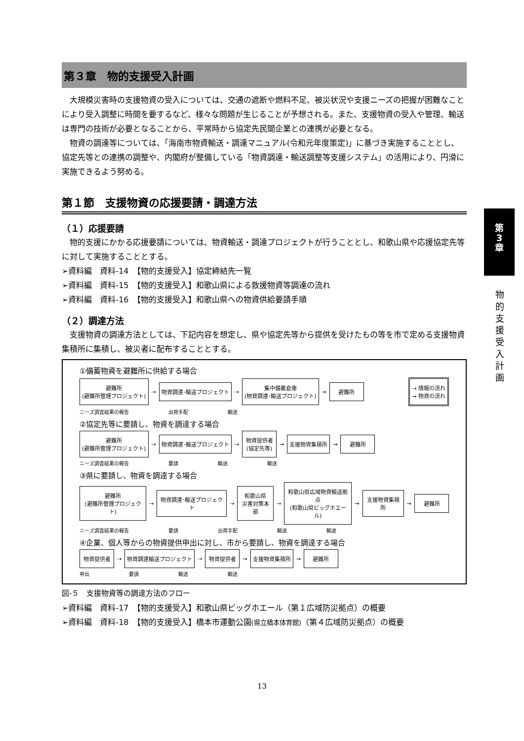第３章　物的支援受入計画
大規模災害時の支援物資の受入については、交通の遮断や燃料不足、被災状況や支援ニーズの把握が困難なことにより受入調整に時間を要するなど、様々な問題が生じることが予想される。また、支援物資の受入や管理、輸送は専門の技術が必要となることから、平常時から協定先民間企業との連携が必要となる。
物資の調達等については、「海南市物資輸送・調達マニュアル(令和元年度策定)」に基づき実施することとし、協定先等との連携の調整や、内閣府が整備している「物資調達・輸送調整等支援システム」の活用により、円滑に実施できるよう努める。
第１節　支援物資の応援要請・調達方法
（１）応援要請
物的支援にかかる応援要請については、物資輸送・調達プロジェクトが行うこととし、和歌山県や応援協定先等に対して実施することとする。
➢資料編　資料-14　【物的支援受入】協定締結先一覧
➢資料編　資料-15　【物的支援受入】和歌山県による救援物資等調達の流れ
➢資料編　資料-16　【物的支援受入】和歌山県への物資供給要請手順
（２）調達方法
支援物資の調達方法としては、下記内容を想定し、県や協定先等から提供を受けたもの等を市で定める支援物資集積所に集積し、被災者に配布することとする。
①備蓄物資を避難所に供給する場合
避難所
(避難所管理プロジェクト)
⇢
物資調達･輸送プロジェクト
⇢
集中備蓄倉庫
(物資調達･輸送プロジェクト)
→
避難所
⇢ 情報の流れ
→ 物資の流れ
ニーズ調査結果の報告 出荷手配 輸送
②協定先等に要請し、物資を調達する場合
避難所
(避難所管理プロジェクト)
⇢
物資調達･輸送プロジェクト
⇢
物資提供者
(協定先等)
→
支援物資集積所
→
避難所
ニーズ調査結果の報告 要請 輸送 輸送
③県に要請し、物資を調達する場合
避難所
(避難所管理プロジェクト)
⇢
物資調達･輸送プロジェクト
⇢
和歌山県
災害対策本部
⇢
和歌山県広域物資輸送拠点
(和歌山県ビッグホエール)
→
支援物資集積所
→
避難所
ニーズ調査結果の報告 要請 出荷手配 輸送 輸送
④企業、個人等からの物資提供申出に対し、市から要請し、物資を調達する場合
物資提供者
⇢
物資調達輸送プロジェクト
⇢
物資提供者
→
支援物資集積所
→
避難所
申出 要請 輸送 輸送
図-５　支援物資等の調達方法のフロー
➢資料編　資料-17　【物的支援受入】和歌山県ビッグホエール（第１広域防災拠点）の概要
➢資料編　資料-18　【物的支援受入】橋本市運動公園(県立橋本体育館)（第４広域防災拠点）の概要
第
3
章
物的支援受入計画
13